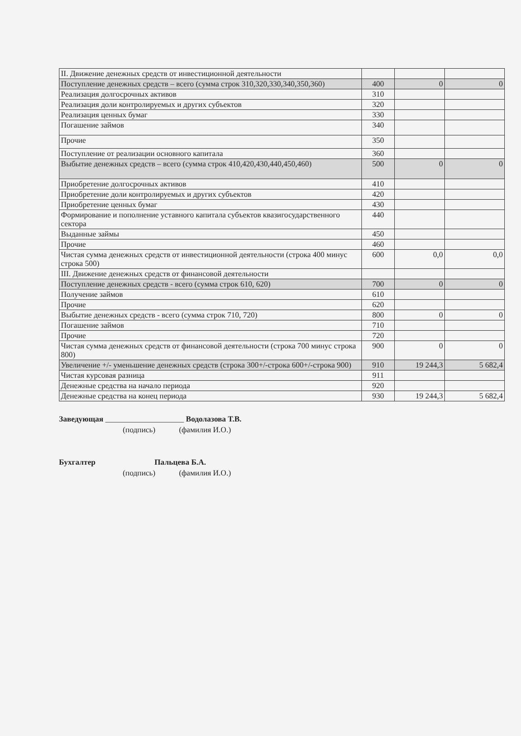| II. Движение денежных средств от инвестиционной деятельности | | | |
| Поступление денежных средств – всего (сумма строк 310,320,330,340,350,360) | 400 | 0 | 0 |
| Реализация долгосрочных активов | 310 | | |
| Реализация доли контролируемых и других субъектов | 320 | | |
| Реализация ценных бумаг | 330 | | |
| Погашение займов | 340 | | |
| Прочие | 350 | | |
| Поступление от реализации основного капитала | 360 | | |
| Выбытие денежных средств – всего (сумма строк 410,420,430,440,450,460) | 500 | 0 | 0 |
| Приобретение долгосрочных активов | 410 | | |
| Приобретение доли контролируемых и других субъектов | 420 | | |
| Приобретение ценных бумаг | 430 | | |
| Формирование и пополнение уставного капитала субъектов квазигосударственного сектора | 440 | | |
| Выданные займы | 450 | | |
| Прочие | 460 | | |
| Чистая сумма денежных средств от инвестиционной деятельности (строка 400 минус строка 500) | 600 | 0,0 | 0,0 |
| III. Движение денежных средств от финансовой деятельности | | | |
| Поступление денежных средств - всего (сумма строк 610, 620) | 700 | 0 | 0 |
| Получение займов | 610 | | |
| Прочие | 620 | | |
| Выбытие денежных средств - всего (сумма строк 710, 720) | 800 | 0 | 0 |
| Погашение займов | 710 | | |
| Прочие | 720 | | |
| Чистая сумма денежных средств от финансовой деятельности (строка 700 минус строка 800) | 900 | 0 | 0 |
| Увеличение +/- уменьшение денежных средств (строка 300+/-строка 600+/-строка 900) | 910 | 19 244,3 | 5 682,4 |
| Чистая курсовая разница | 911 | | |
| Денежные средства на начало периода | 920 | | |
| Денежные средства на конец периода | 930 | 19 244,3 | 5 682,4 |
Заведующая ____________________ Водолазова Т.В.
(подпись) (фамилия И.О.)
Бухгалтер Пальцева Б.А.
(подпись) (фамилия И.О.)